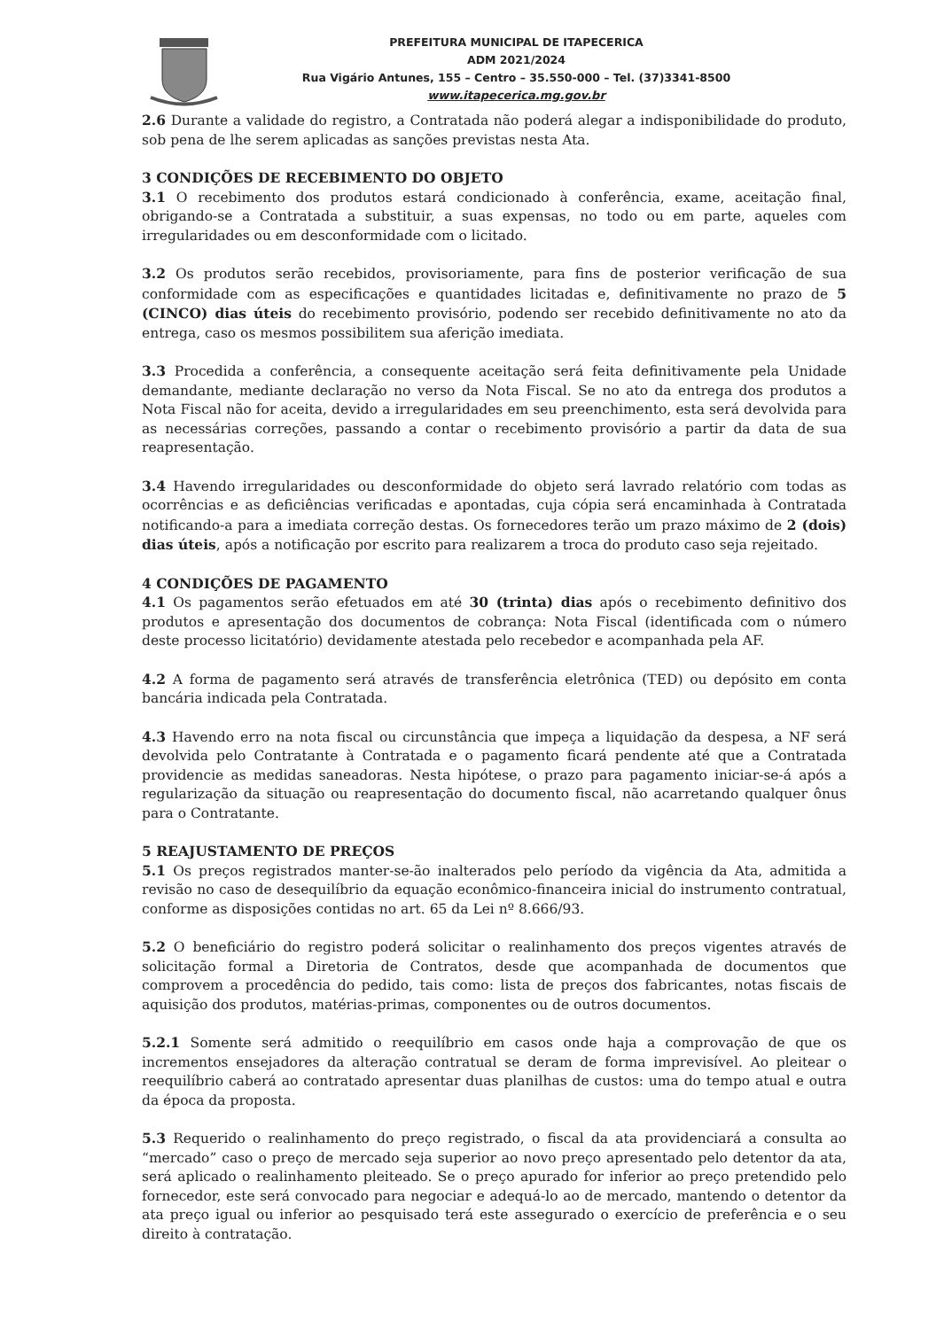PREFEITURA MUNICIPAL DE ITAPECERICA
ADM 2021/2024
Rua Vigário Antunes, 155 – Centro – 35.550-000 – Tel. (37)3341-8500
www.itapecerica.mg.gov.br
2.6 Durante a validade do registro, a Contratada não poderá alegar a indisponibilidade do produto, sob pena de lhe serem aplicadas as sanções previstas nesta Ata.
3 CONDIÇÕES DE RECEBIMENTO DO OBJETO
3.1 O recebimento dos produtos estará condicionado à conferência, exame, aceitação final, obrigando-se a Contratada a substituir, a suas expensas, no todo ou em parte, aqueles com irregularidades ou em desconformidade com o licitado.
3.2 Os produtos serão recebidos, provisoriamente, para fins de posterior verificação de sua conformidade com as especificações e quantidades licitadas e, definitivamente no prazo de 5 (CINCO) dias úteis do recebimento provisório, podendo ser recebido definitivamente no ato da entrega, caso os mesmos possibilitem sua aferição imediata.
3.3 Procedida a conferência, a consequente aceitação será feita definitivamente pela Unidade demandante, mediante declaração no verso da Nota Fiscal. Se no ato da entrega dos produtos a Nota Fiscal não for aceita, devido a irregularidades em seu preenchimento, esta será devolvida para as necessárias correções, passando a contar o recebimento provisório a partir da data de sua reapresentação.
3.4 Havendo irregularidades ou desconformidade do objeto será lavrado relatório com todas as ocorrências e as deficiências verificadas e apontadas, cuja cópia será encaminhada à Contratada notificando-a para a imediata correção destas. Os fornecedores terão um prazo máximo de 2 (dois) dias úteis, após a notificação por escrito para realizarem a troca do produto caso seja rejeitado.
4 CONDIÇÕES DE PAGAMENTO
4.1 Os pagamentos serão efetuados em até 30 (trinta) dias após o recebimento definitivo dos produtos e apresentação dos documentos de cobrança: Nota Fiscal (identificada com o número deste processo licitatório) devidamente atestada pelo recebedor e acompanhada pela AF.
4.2 A forma de pagamento será através de transferência eletrônica (TED) ou depósito em conta bancária indicada pela Contratada.
4.3 Havendo erro na nota fiscal ou circunstância que impeça a liquidação da despesa, a NF será devolvida pelo Contratante à Contratada e o pagamento ficará pendente até que a Contratada providencie as medidas saneadoras. Nesta hipótese, o prazo para pagamento iniciar-se-á após a regularização da situação ou reapresentação do documento fiscal, não acarretando qualquer ônus para o Contratante.
5 REAJUSTAMENTO DE PREÇOS
5.1 Os preços registrados manter-se-ão inalterados pelo período da vigência da Ata, admitida a revisão no caso de desequilíbrio da equação econômico-financeira inicial do instrumento contratual, conforme as disposições contidas no art. 65 da Lei nº 8.666/93.
5.2 O beneficiário do registro poderá solicitar o realinhamento dos preços vigentes através de solicitação formal a Diretoria de Contratos, desde que acompanhada de documentos que comprovem a procedência do pedido, tais como: lista de preços dos fabricantes, notas fiscais de aquisição dos produtos, matérias-primas, componentes ou de outros documentos.
5.2.1 Somente será admitido o reequilíbrio em casos onde haja a comprovação de que os incrementos ensejadores da alteração contratual se deram de forma imprevisível. Ao pleitear o reequilíbrio caberá ao contratado apresentar duas planilhas de custos: uma do tempo atual e outra da época da proposta.
5.3 Requerido o realinhamento do preço registrado, o fiscal da ata providenciará a consulta ao “mercado” caso o preço de mercado seja superior ao novo preço apresentado pelo detentor da ata, será aplicado o realinhamento pleiteado. Se o preço apurado for inferior ao preço pretendido pelo fornecedor, este será convocado para negociar e adequá-lo ao de mercado, mantendo o detentor da ata preço igual ou inferior ao pesquisado terá este assegurado o exercício de preferência e o seu direito à contratação.